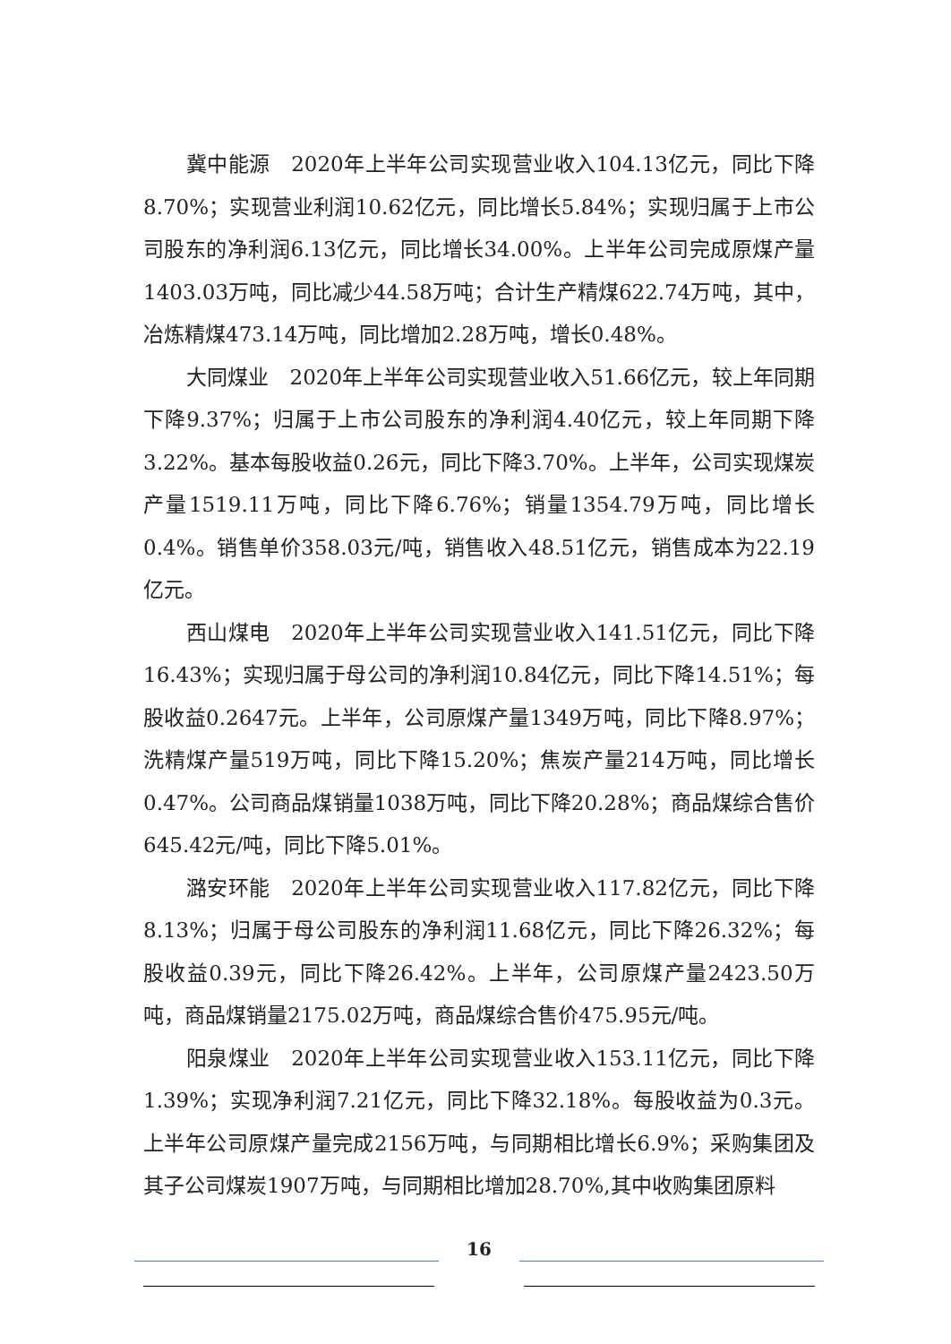冀中能源　2020年上半年公司实现营业收入104.13亿元，同比下降8.70%；实现营业利润10.62亿元，同比增长5.84%；实现归属于上市公司股东的净利润6.13亿元，同比增长34.00%。上半年公司完成原煤产量1403.03万吨，同比减少44.58万吨；合计生产精煤622.74万吨，其中，冶炼精煤473.14万吨，同比增加2.28万吨，增长0.48%。
大同煤业　2020年上半年公司实现营业收入51.66亿元，较上年同期下降9.37%；归属于上市公司股东的净利润4.40亿元，较上年同期下降3.22%。基本每股收益0.26元，同比下降3.70%。上半年，公司实现煤炭产量1519.11万吨，同比下降6.76%；销量1354.79万吨，同比增长0.4%。销售单价358.03元/吨，销售收入48.51亿元，销售成本为22.19亿元。
西山煤电　2020年上半年公司实现营业收入141.51亿元，同比下降16.43%；实现归属于母公司的净利润10.84亿元，同比下降14.51%；每股收益0.2647元。上半年，公司原煤产量1349万吨，同比下降8.97%；洗精煤产量519万吨，同比下降15.20%；焦炭产量214万吨，同比增长0.47%。公司商品煤销量1038万吨，同比下降20.28%；商品煤综合售价645.42元/吨，同比下降5.01%。
潞安环能　2020年上半年公司实现营业收入117.82亿元，同比下降8.13%；归属于母公司股东的净利润11.68亿元，同比下降26.32%；每股收益0.39元，同比下降26.42%。上半年，公司原煤产量2423.50万吨，商品煤销量2175.02万吨，商品煤综合售价475.95元/吨。
阳泉煤业　2020年上半年公司实现营业收入153.11亿元，同比下降1.39%；实现净利润7.21亿元，同比下降32.18%。每股收益为0.3元。上半年公司原煤产量完成2156万吨，与同期相比增长6.9%；采购集团及其子公司煤炭1907万吨，与同期相比增加28.70%,其中收购集团原料
16